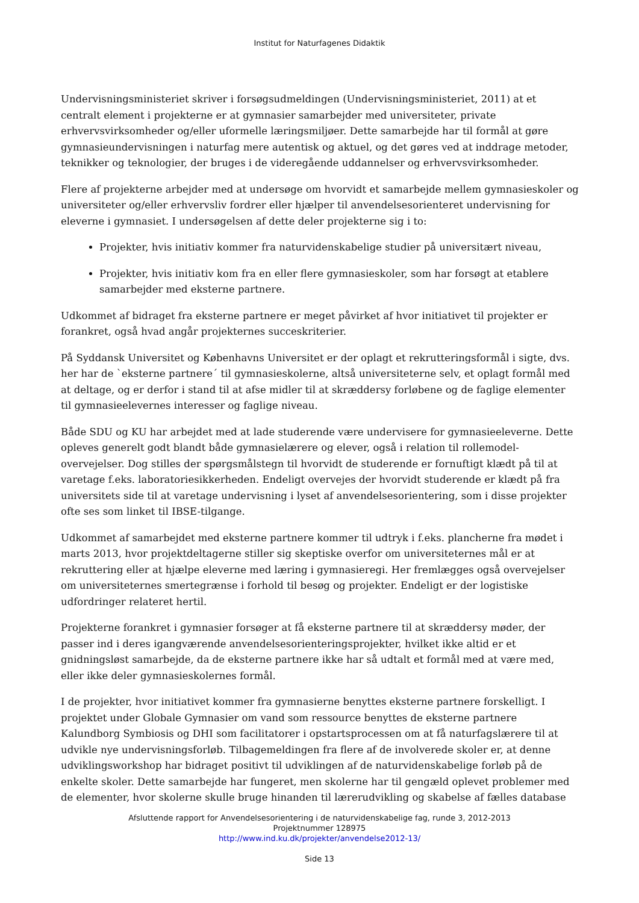Institut for Naturfagenes Didaktik
Undervisningsministeriet skriver i forsøgsudmeldingen (Undervisningsministeriet, 2011) at et centralt element i projekterne er at gymnasier samarbejder med universiteter, private erhvervsvirksomheder og/eller uformelle læringsmiljøer. Dette samarbejde har til formål at gøre gymnasieundervisningen i naturfag mere autentisk og aktuel, og det gøres ved at inddrage metoder, teknikker og teknologier, der bruges i de videregående uddannelser og erhvervsvirksomheder.
Flere af projekterne arbejder med at undersøge om hvorvidt et samarbejde mellem gymnasieskoler og universiteter og/eller erhvervsliv fordrer eller hjælper til anvendelsesorienteret undervisning for eleverne i gymnasiet. I undersøgelsen af dette deler projekterne sig i to:
Projekter, hvis initiativ kommer fra naturvidenskabelige studier på universitært niveau,
Projekter, hvis initiativ kom fra en eller flere gymnasieskoler, som har forsøgt at etablere samarbejder med eksterne partnere.
Udkommet af bidraget fra eksterne partnere er meget påvirket af hvor initiativet til projekter er forankret, også hvad angår projekternes succeskriterier.
På Syddansk Universitet og Københavns Universitet er der oplagt et rekrutteringsformål i sigte, dvs. her har de `eksterne partnere´ til gymnasieskolerne, altså universiteterne selv, et oplagt formål med at deltage, og er derfor i stand til at afse midler til at skræddersy forløbene og de faglige elementer til gymnasieelevernes interesser og faglige niveau.
Både SDU og KU har arbejdet med at lade studerende være undervisere for gymnasieeleverne. Dette opleves generelt godt blandt både gymnasielærere og elever, også i relation til rollemodel-overvejelser. Dog stilles der spørgsmålstegn til hvorvidt de studerende er fornuftigt klædt på til at varetage f.eks. laboratoriesikkerheden. Endeligt overvejes der hvorvidt studerende er klædt på fra universitets side til at varetage undervisning i lyset af anvendelsesorientering, som i disse projekter ofte ses som linket til IBSE-tilgange.
Udkommet af samarbejdet med eksterne partnere kommer til udtryk i f.eks. plancherne fra mødet i marts 2013, hvor projektdeltagerne stiller sig skeptiske overfor om universiteternes mål er at rekruttering eller at hjælpe eleverne med læring i gymnasieregi. Her fremlægges også overvejelser om universiteternes smertegrænse i forhold til besøg og projekter. Endeligt er der logistiske udfordringer relateret hertil.
Projekterne forankret i gymnasier forsøger at få eksterne partnere til at skræddersy møder, der passer ind i deres igangværende anvendelsesorienteringsprojekter, hvilket ikke altid er et gnidningsløst samarbejde, da de eksterne partnere ikke har så udtalt et formål med at være med, eller ikke deler gymnasieskolernes formål.
I de projekter, hvor initiativet kommer fra gymnasierne benyttes eksterne partnere forskelligt. I projektet under Globale Gymnasier om vand som ressource benyttes de eksterne partnere Kalundborg Symbiosis og DHI som facilitatorer i opstartsprocessen om at få naturfagslærere til at udvikle nye undervisningsforløb. Tilbagemeldingen fra flere af de involverede skoler er, at denne udviklingsworkshop har bidraget positivt til udviklingen af de naturvidenskabelige forløb på de enkelte skoler. Dette samarbejde har fungeret, men skolerne har til gengæld oplevet problemer med de elementer, hvor skolerne skulle bruge hinanden til lærerudvikling og skabelse af fælles database
Afsluttende rapport for Anvendelsesorientering i de naturvidenskabelige fag, runde 3, 2012-2013
Projektnummer 128975
http://www.ind.ku.dk/projekter/anvendelse2012-13/
Side 13